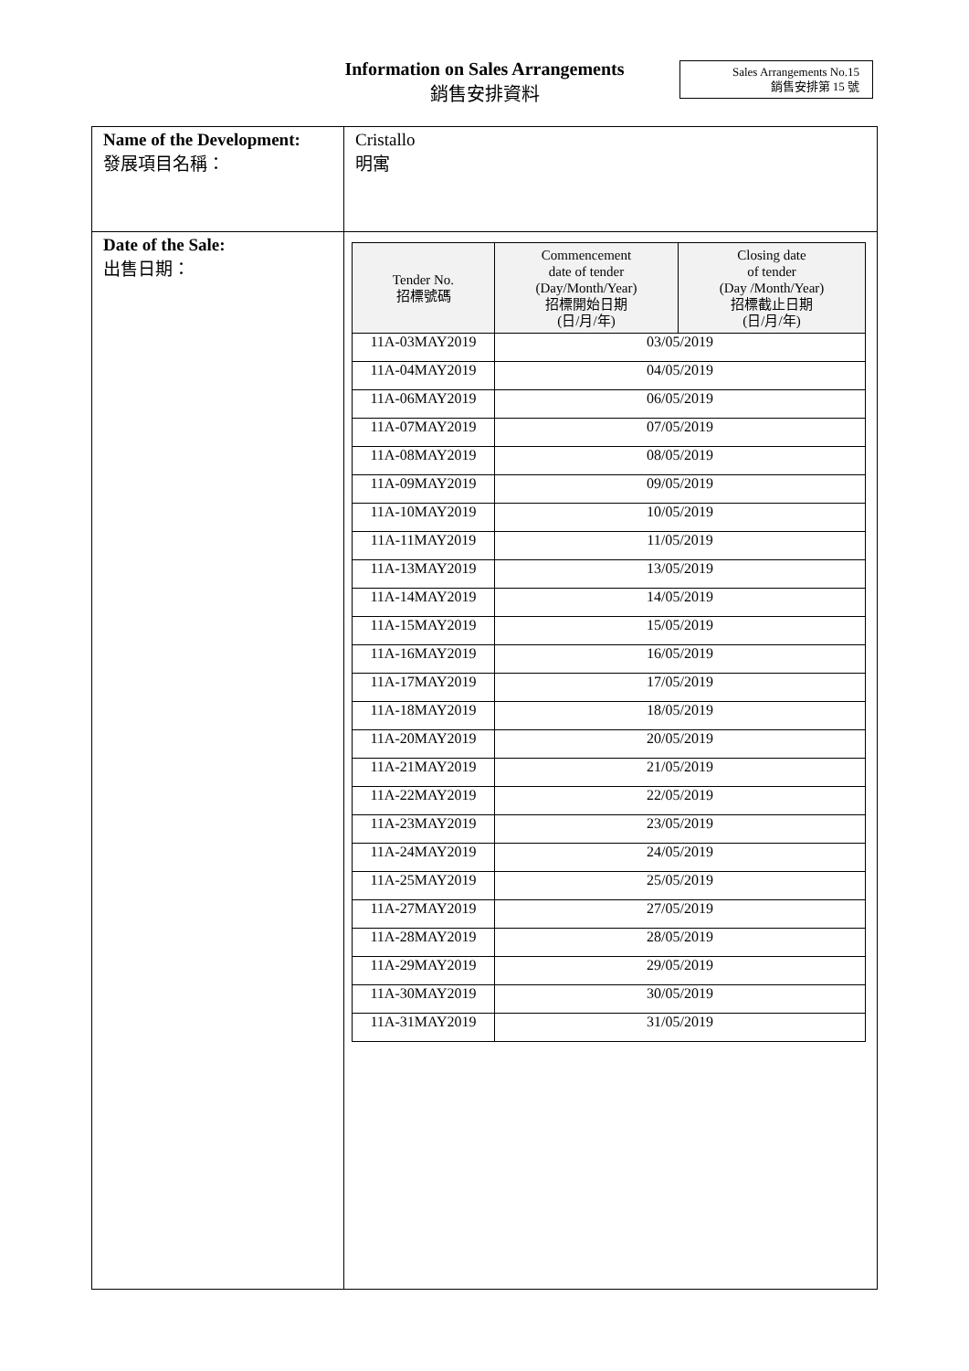Information on Sales Arrangements
銷售安排資料
Sales Arrangements No.15
銷售安排第 15 號
| Name of the Development: 發展項目名稱： | Cristallo 明寓 |
| Date of the Sale: 出售日期： | / Tender No. 招標號碼 / Commencement date of tender (Day/Month/Year) 招標開始日期 (日/月/年) / Closing date of tender (Day /Month/Year) 招標截止日期 (日/月/年) / / --- / --- / --- / / 11A-03MAY2019 / 03/05/2019 / / / 11A-04MAY2019 / 04/05/2019 / / / 11A-06MAY2019 / 06/05/2019 / / / 11A-07MAY2019 / 07/05/2019 / / / 11A-08MAY2019 / 08/05/2019 / / / 11A-09MAY2019 / 09/05/2019 / / / 11A-10MAY2019 / 10/05/2019 / / / 11A-11MAY2019 / 11/05/2019 / / / 11A-13MAY2019 / 13/05/2019 / / / 11A-14MAY2019 / 14/05/2019 / / / 11A-15MAY2019 / 15/05/2019 / / / 11A-16MAY2019 / 16/05/2019 / / / 11A-17MAY2019 / 17/05/2019 / / / 11A-18MAY2019 / 18/05/2019 / / / 11A-20MAY2019 / 20/05/2019 / / / 11A-21MAY2019 / 21/05/2019 / / / 11A-22MAY2019 / 22/05/2019 / / / 11A-23MAY2019 / 23/05/2019 / / / 11A-24MAY2019 / 24/05/2019 / / / 11A-25MAY2019 / 25/05/2019 / / / 11A-27MAY2019 / 27/05/2019 / / / 11A-28MAY2019 / 28/05/2019 / / / 11A-29MAY2019 / 29/05/2019 / / / 11A-30MAY2019 / 30/05/2019 / / / 11A-31MAY2019 / 31/05/2019 / / |